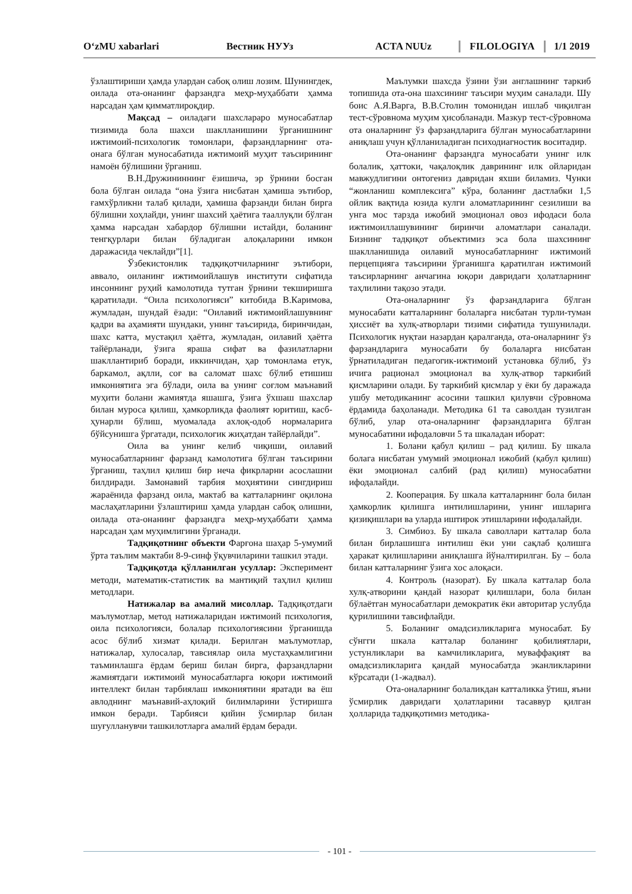O‘zMU xabarlari Вестник НУУз ACTA NUUz FILOLOGIYA 1/1 2019
ўзлаштириши ҳамда улардан сабоқ олиш лозим. Шунингдек, оилада ота-онанинг фарзандга меҳр-муҳаббати ҳамма нарсадан ҳам қимматлироқдир.
Мақсад – оиладаги шахслараро муносабатлар тизимида бола шахси шаклланишини ўрганишнинг ижтимоий-психологик томонлари, фарзандларнинг ота-онага бўлган муносабатида ижтимоий муҳит таъсирининг намоён бўлишини ўрганиш.
В.Н.Дружининнинг ёзишича, эр ўрнини босган бола бўлган оилада “она ўзига нисбатан ҳамиша эътибор, ғамхўрликни талаб қилади, ҳамиша фарзанди билан бирга бўлишни хоҳлайди, унинг шахсий ҳаётига тааллуқли бўлган ҳамма нарсадан хабардор бўлишни истайди, боланинг тенгқурлари билан бўладиган алоқаларини имкон даражасида чеклайди”[1].
Ўзбекистонлик тадқиқотчиларнинг эътибори, аввало, оиланинг ижтимоийлашув институти сифатида инсоннинг руҳий камолотида тутган ўрнини текширишга қаратилади. “Оила психологияси” китобида В.Каримова, жумладан, шундай ёзади: “Оилавий ижтимоийлашувнинг қадри ва аҳамияти шундаки, унинг таъсирида, биринчидан, шахс катта, мустақил ҳаётга, жумладан, оилавий ҳаётга тайёрланади, ўзига яраша сифат ва фазилатларни шакллантириб боради, иккинчидан, ҳар томонлама етук, баркамол, ақлли, соғ ва саломат шахс бўлиб етишиш имкониятига эга бўлади, оила ва унинг соғлом маънавий муҳити болани жамиятда яшашга, ўзига ўхшаш шахслар билан муроса қилиш, ҳамкорликда фаолият юритиш, касб-ҳунарли бўлиш, муомалада ахлоқ-одоб нормаларига бўйсунишга ўргатади, психологик жиҳатдан тайёрлайди”.
Оила ва унинг келиб чиқиши, оилавий муносабатларнинг фарзанд камолотига бўлган таъсирини ўрганиш, таҳлил қилиш бир неча фикрларни асослашни билдиради. Замонавий тарбия моҳиятини сингдириш жараёнида фарзанд оила, мактаб ва катталарнинг оқилона маслаҳатларини ўзлаштириш ҳамда улардан сабоқ олишни, оилада ота-онанинг фарзандга меҳр-муҳаббати ҳамма нарсадан ҳам муҳимлигини ўрганади.
Тадқиқотнинг объекти Фарғона шаҳар 5-умумий ўрта таълим мактаби 8-9-синф ўқувчиларини ташкил этади.
Тадқиқотда қўлланилган усуллар: Эксперимент методи, математик-статистик ва мантиқий таҳлил қилиш методлари.
Натижалар ва амалий мисоллар. Тадқиқотдаги маълумотлар, метод натижаларидан ижтимоий психология, оила психологияси, болалар психологиясини ўрганишда асос бўлиб хизмат қилади. Берилган маълумотлар, натижалар, хулосалар, тавсиялар оила мустаҳкамлигини таъминлашга ёрдам бериш билан бирга, фарзандларни жамиятдаги ижтимоий муносабатларга юқори ижтимоий интеллект билан тарбиялаш имкониятини яратади ва ёш авлоднинг маънавий-аҳлоқий билимларини ўстиришга имкон беради. Тарбияси қийин ўсмирлар билан шуғулланувчи ташкилотларга амалий ёрдам беради.
Маълумки шахсда ўзини ўзи англашнинг таркиб топишида ота-она шахсининг таъсири муҳим саналади. Шу боис А.Я.Варга, В.В.Столин томонидан ишлаб чиқилган тест-сўровнома муҳим ҳисобланади. Мазкур тест-сўровнома ота оналарнинг ўз фарзандларига бўлган муносабатларини аниқлаш учун қўлланиладиган психодиагностик воситадир.
Ота-онанинг фарзандга муносабати унинг илк болалик, ҳаттоки, чақалоқлик даврининг илк ойларидан мавжудлигини онтогениз давридан яхши биламиз. Чунки “жонланиш комплексига” кўра, боланинг дастлабки 1,5 ойлик вақтида юзида кулги аломатларининг сезилиши ва унга мос тарзда ижобий эмоционал овоз ифодаси бола ижтимоиллашувининг биринчи аломатлари саналади. Бизнинг тадқиқот объектимиз эса бола шахсининг шаклланишида оилавий муносабатларнинг ижтимоий перцепцияга таъсирини ўрганишга қаратилган ижтимоий таъсирларнинг анчагина юқори давридаги ҳолатларнинг таҳлилини тақозо этади.
Ота-оналарнинг ўз фарзандларига бўлган муносабати катталарнинг болаларга нисбатан турли-туман ҳиссиёт ва хулқ-атворлари тизими сифатида тушунилади. Психологик нуқтаи назардан қаралганда, ота-оналарнинг ўз фарзандларига муносабати бу болаларга нисбатан ўрнатиладиган педагогик-ижтимоий установка бўлиб, ўз ичига рационал эмоционал ва хулқ-атвор таркибий қисмларини олади. Бу таркибий қисмлар у ёки бу даражада ушбу методиканинг асосини ташкил қилувчи сўровнома ёрдамида баҳоланади. Методика 61 та саволдан тузилган бўлиб, улар ота-оналарнинг фарзандларига бўлган муносабатини ифодаловчи 5 та шкаладан иборат:
1. Болани қабул қилиш – рад қилиш. Бу шкала болага нисбатан умумий эмоционал ижобий (қабул қилиш) ёки эмоционал салбий (рад қилиш) муносабатни ифодалайди.
2. Кооперация. Бу шкала катталарнинг бола билан ҳамкорлик қилишга интилишларини, унинг ишларига қизиқишлари ва уларда иштирок этишларини ифодалайди.
3. Симбиоз. Бу шкала саволлари катталар бола билан бирлашишга интилиш ёки уни сақлаб қолишга ҳаракат қилишларини аниқлашга йўналтирилган. Бу – бола билан катталарнинг ўзига хос алоқаси.
4. Контроль (назорат). Бу шкала катталар бола хулқ-атворини қандай назорат қилишлари, бола билан бўлаётган муносабатлари демократик ёки авторитар услубда қурилишини тавсифлайди.
5. Боланинг омадсизликларига муносабат. Бу сўнгги шкала катталар боланинг қобилиятлари, устунликлари ва камчиликларига, муваффақият ва омадсизликларига қандай муносабатда эканликларини кўрсатади (1-жадвал).
Ота-оналарнинг болаликдан катталикка ўтиш, яъни ўсмирлик давридаги ҳолатларини тасаввур қилган ҳолларида тадқиқотимиз методика-
- 101 -